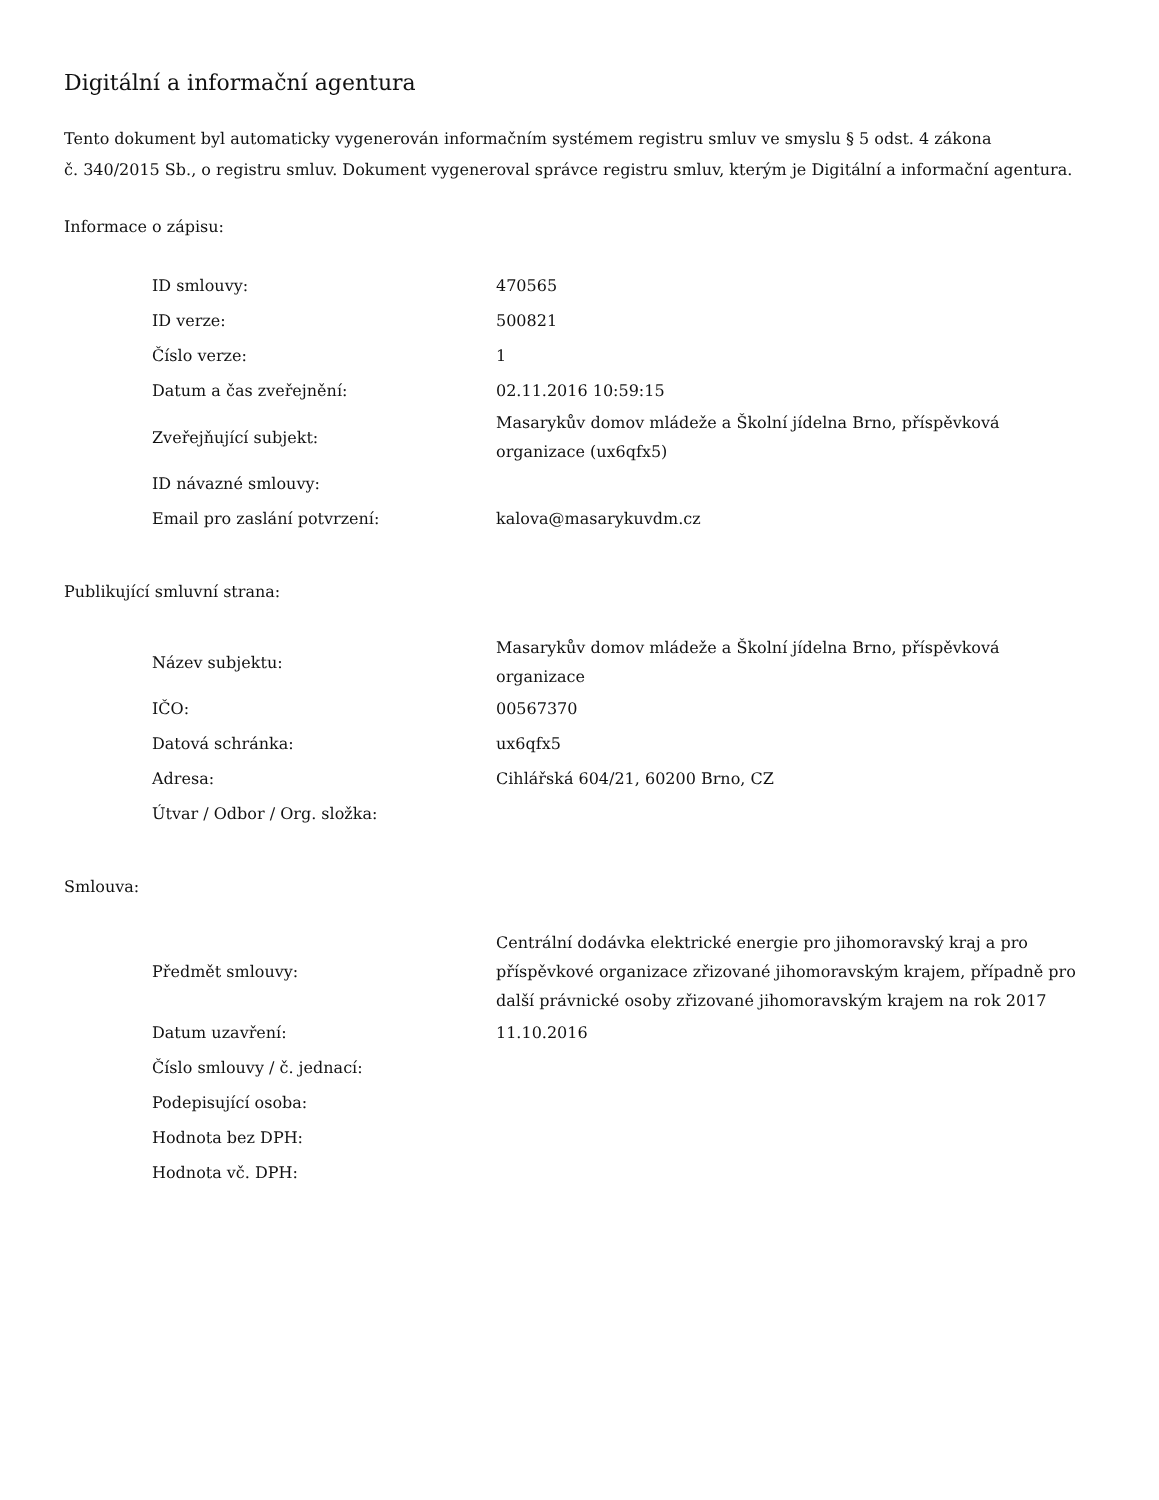Digitální a informační agentura
Tento dokument byl automaticky vygenerován informačním systémem registru smluv ve smyslu § 5 odst. 4 zákona
č. 340/2015 Sb., o registru smluv. Dokument vygeneroval správce registru smluv, kterým je Digitální a informační agentura.
Informace o zápisu:
| ID smlouvy: | 470565 |
| ID verze: | 500821 |
| Číslo verze: | 1 |
| Datum a čas zveřejnění: | 02.11.2016 10:59:15 |
| Zveřejňující subjekt: | Masarykův domov mládeže a Školní jídelna Brno, příspěvková organizace (ux6qfx5) |
| ID návazné smlouvy: | |
| Email pro zaslání potvrzení: | kalova@masarykuvdm.cz |
Publikující smluvní strana:
| Název subjektu: | Masarykův domov mládeže a Školní jídelna Brno, příspěvková organizace |
| IČO: | 00567370 |
| Datová schránka: | ux6qfx5 |
| Adresa: | Cihlářská 604/21, 60200 Brno, CZ |
| Útvar / Odbor / Org. složka: | |
Smlouva:
| Předmět smlouvy: | Centrální dodávka elektrické energie pro jihomoravský kraj a pro příspěvkové organizace zřizované jihomoravským krajem, případně pro další právnické osoby zřizované jihomoravským krajem na rok 2017 |
| Datum uzavření: | 11.10.2016 |
| Číslo smlouvy / č. jednací: | |
| Podepisující osoba: | |
| Hodnota bez DPH: | |
| Hodnota vč. DPH: | |